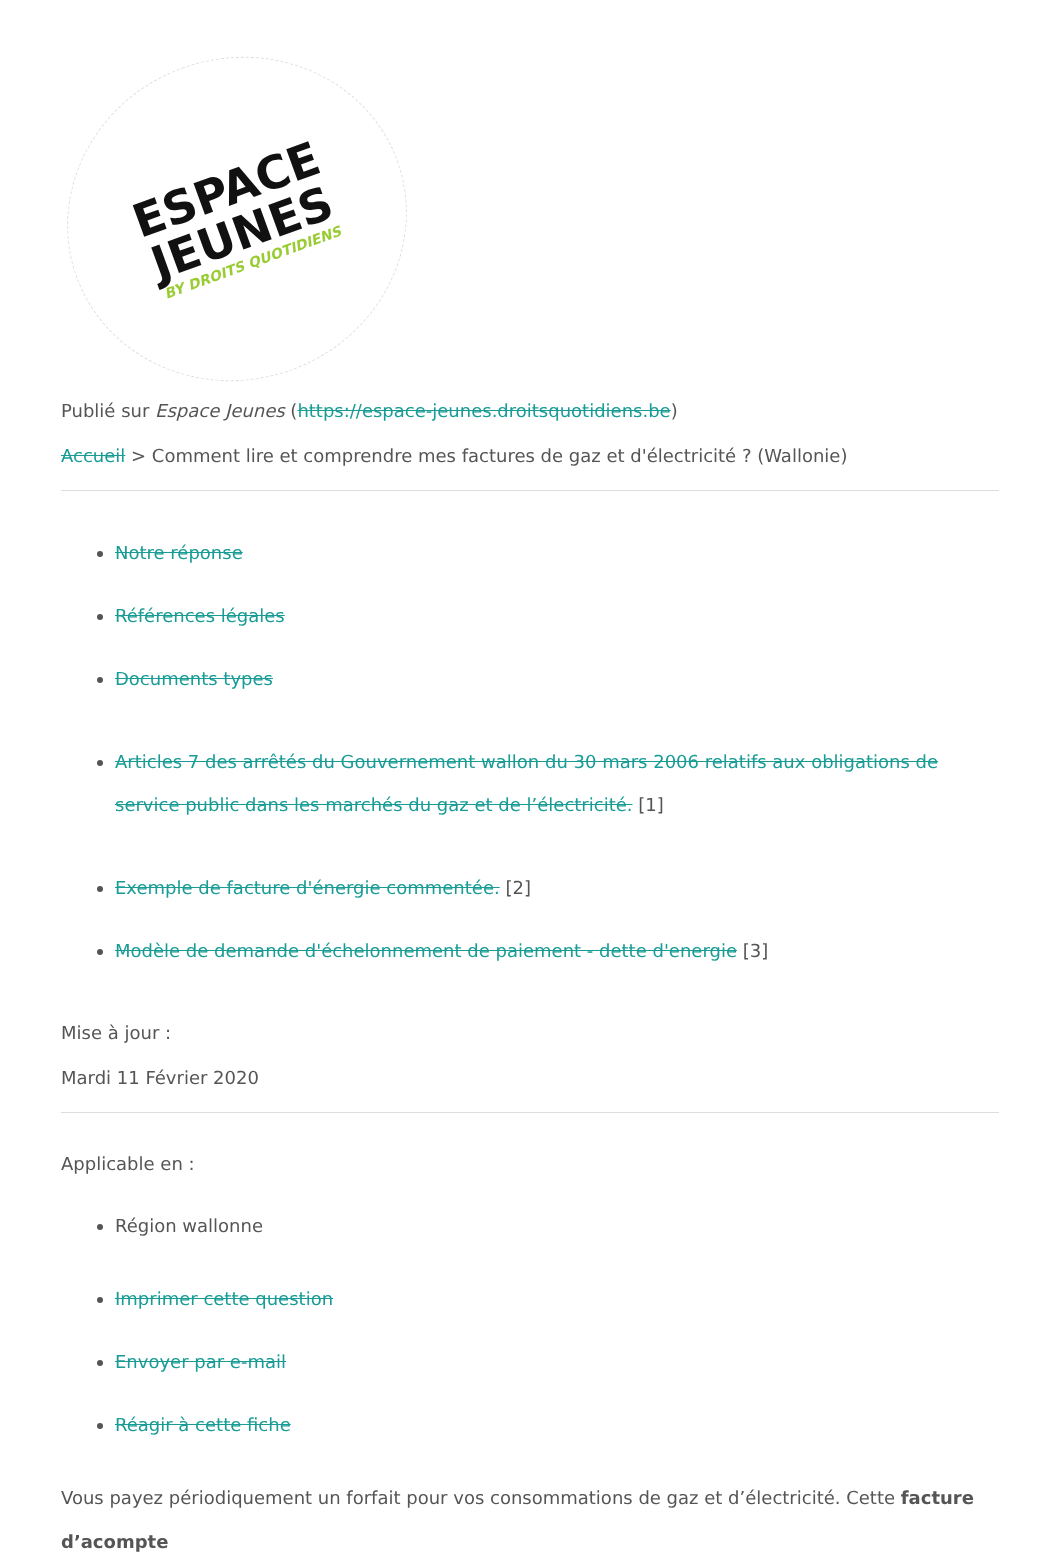ESPACE
JEUNES
BY DROITS QUOTIDIENS
Publié sur Espace Jeunes (https://espace-jeunes.droitsquotidiens.be)
Accueil > Comment lire et comprendre mes factures de gaz et d'électricité ? (Wallonie)
Notre réponse
Références légales
Documents types
Articles 7 des arrêtés du Gouvernement wallon du 30 mars 2006 relatifs aux obligations de service public dans les marchés du gaz et de l’électricité. [1]
Exemple de facture d'énergie commentée. [2]
Modèle de demande d'échelonnement de paiement - dette d'energie [3]
Mise à jour :
Mardi 11 Février 2020
Applicable en :
Région wallonne
Imprimer cette question
Envoyer par e-mail
Réagir à cette fiche
Vous payez périodiquement un forfait pour vos consommations de gaz et d’électricité. Cette facture d’acompte